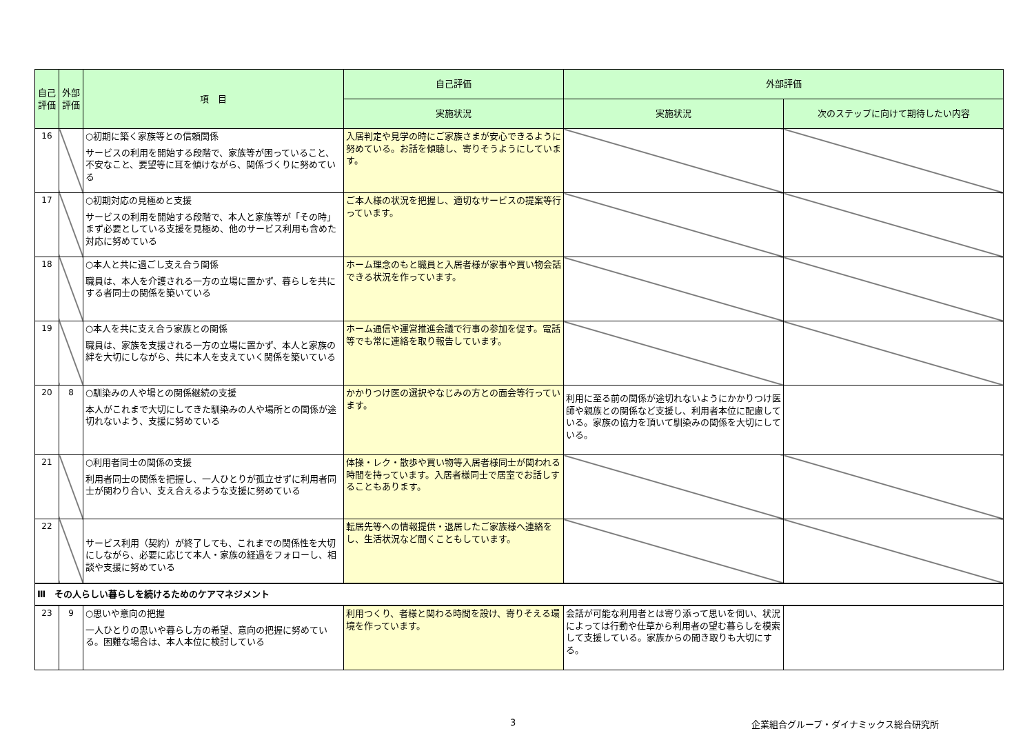| 自己評価 | 外部評価 | 項 目 | 自己評価 | 外部評価 | |
| --- | --- | --- | --- | --- | --- |
| | | | 実施状況 | 実施状況 | 次のステップに向けて期待したい内容 |
| 16 | | ○初期に築く家族等との信頼関係 サービスの利用を開始する段階で、家族等が困っていること、不安なこと、要望等に耳を傾けながら、関係づくりに努めている | 入居判定や見学の時にご家族さまが安心できるように努めている。お話を傾聴し、寄りそうようにしています。 | | |
| 17 | | ○初期対応の見極めと支援 サービスの利用を開始する段階で、本人と家族等が「その時」まず必要としている支援を見極め、他のサービス利用も含めた対応に努めている | ご本人様の状況を把握し、適切なサービスの提案等行っています。 | | |
| 18 | | ○本人と共に過ごし支え合う関係 職員は、本人を介護される一方の立場に置かず、暮らしを共にする者同士の関係を築いている | ホーム理念のもと職員と入居者様が家事や買い物会話できる状況を作っています。 | | |
| 19 | | ○本人を共に支え合う家族との関係 職員は、家族を支援される一方の立場に置かず、本人と家族の絆を大切にしながら、共に本人を支えていく関係を築いている | ホーム通信や運営推進会議で行事の参加を促す。電話等でも常に連絡を取り報告しています。 | | |
| 20 | 8 | ○馴染みの人や場との関係継続の支援 本人がこれまで大切にしてきた馴染みの人や場所との関係が途切れないよう、支援に努めている | かかりつけ医の選択やなじみの方との面会等行っています。 | 利用に至る前の関係が途切れないようにかかりつけ医師や親族との関係など支援し、利用者本位に配慮している。家族の協力を頂いて馴染みの関係を大切にしている。 | |
| 21 | | ○利用者同士の関係の支援 利用者同士の関係を把握し、一人ひとりが孤立せずに利用者同士が関わり合い、支え合えるような支援に努めている | 体操・レク・散歩や買い物等入居者様同士が関われる時間を持っています。入居者様同士で居室でお話しすることもあります。 | | |
| 22 | | サービス利用（契約）が終了しても、これまでの関係性を大切にしながら、必要に応じて本人・家族の経過をフォローし、相談や支援に努めている | 転居先等への情報提供・退居したご家族様へ連絡をし、生活状況など聞くこともしています。 | | |
| Ⅲ その人らしい暮らしを続けるためのケアマネジメント | | | | | |
| 23 | 9 | ○思いや意向の把握 一人ひとりの思いや暮らし方の希望、意向の把握に努めている。困難な場合は、本人本位に検討している | 利用つくり、者様と関わる時間を設け、寄りそえる環境を作っています。 | 会話が可能な利用者とは寄り添って思いを伺い、状況によっては行動や仕草から利用者の望む暮らしを模索して支援している。家族からの聞き取りも大切にする。 | |
3 企業組合グループ・ダイナミックス総合研究所